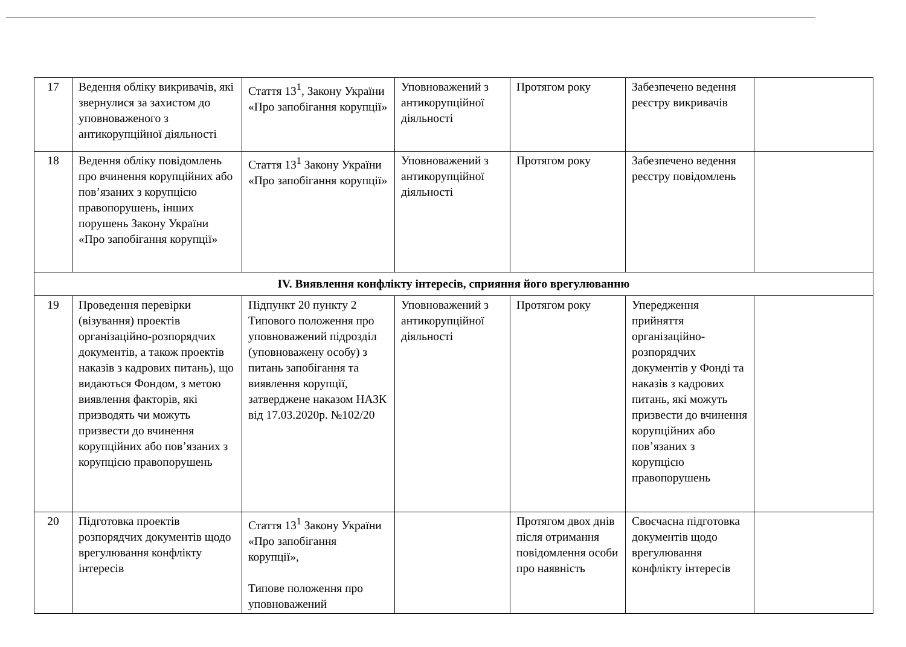| 17 | Ведення обліку викривачів, які звернулися за захистом до уповноваженого з антикорупційної діяльності | Стаття 13<sup>1</sup>, Закону України «Про запобігання корупції» | Уповноважений з антикорупційної діяльності | Протягом року | Забезпечено ведення реєстру викривачів | |
| 18 | Ведення обліку повідомлень про вчинення корупційних або пов’язаних з корупцією правопорушень, інших порушень Закону України «Про запобігання корупції» | Стаття 13<sup>1</sup> Закону України «Про запобігання корупції» | Уповноважений з антикорупційної діяльності | Протягом року | Забезпечено ведення реєстру повідомлень | |
| IV. Виявлення конфлікту інтересів, сприяння його врегулюванню | | | | | | |
| 19 | Проведення перевірки (візування) проектів організаційно-розпорядчих документів, а також проектів наказів з кадрових питань), що видаються Фондом, з метою виявлення факторів, які призводять чи можуть призвести до вчинення корупційних або пов’язаних з корупцією правопорушень | Підпункт 20 пункту 2 Типового положення про уповноважений підрозділ (уповноважену особу) з питань запобігання та виявлення корупції, затверджене наказом НАЗК від 17.03.2020р. №102/20 | Уповноважений з антикорупційної діяльності | Протягом року | Упередження прийняття організаційно-розпорядчих документів у Фонді та наказів з кадрових питань, які можуть призвести до вчинення корупційних або пов’язаних з корупцією правопорушень | |
| 20 | Підготовка проектів розпорядчих документів щодо врегулювання конфлікту інтересів | Стаття 13<sup>1</sup> Закону України «Про запобігання корупції», Типове положення про уповноважений | | Протягом двох днів після отримання повідомлення особи про наявність | Своєчасна підготовка документів щодо врегулювання конфлікту інтересів | |